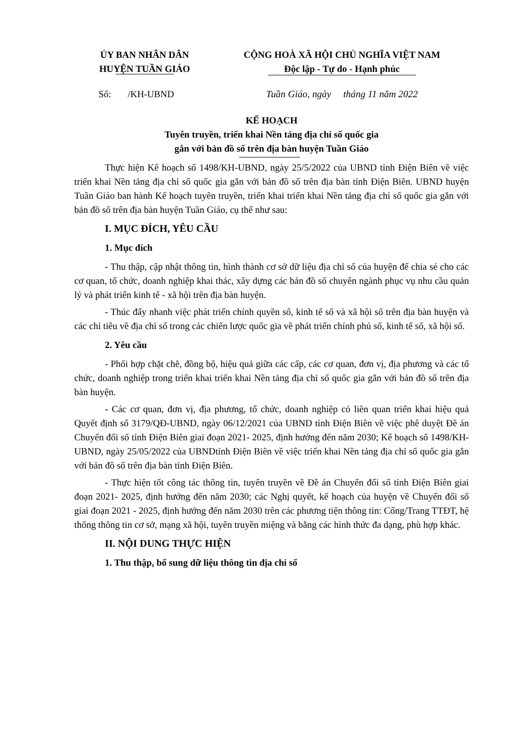ỦY BAN NHÂN DÂN
HUYỆN TUẦN GIÁO
CỘNG HOÀ XÃ HỘI CHỦ NGHĨA VIỆT NAM
Độc lập - Tự do - Hạnh phúc
Số: /KH-UBND Tuần Giáo, ngày tháng 11 năm 2022
KẾ HOẠCH
Tuyên truyền, triển khai Nền tảng địa chỉ số quốc gia
gắn với bản đồ số trên địa bàn huyện Tuần Giáo
Thực hiện Kế hoạch số 1498/KH-UBND, ngày 25/5/2022 của UBND tỉnh Điện Biên về việc triển khai Nền tảng địa chỉ số quốc gia gắn với bản đồ số trên địa bàn tỉnh Điện Biên. UBND huyện Tuần Giáo ban hành Kế hoạch tuyên truyền, triển khai triển khai Nền tảng địa chỉ số quốc gia gắn với bản đồ số trên địa bàn huyện Tuần Giáo, cụ thể như sau:
I. MỤC ĐÍCH, YÊU CẦU
1. Mục đích
- Thu thập, cập nhật thông tin, hình thành cơ sở dữ liệu địa chỉ số của huyện để chia sẻ cho các cơ quan, tổ chức, doanh nghiệp khai thác, xây dựng các bản đồ số chuyên ngành phục vụ nhu cầu quản lý và phát triển kinh tế - xã hội trên địa bàn huyện.
- Thúc đẩy nhanh việc phát triển chính quyền số, kinh tế số và xã hội số trên địa bàn huyện và các chỉ tiêu về địa chỉ số trong các chiến lược quốc gia về phát triển chính phủ số, kinh tế số, xã hội số.
2. Yêu cầu
- Phối hợp chặt chẽ, đồng bộ, hiệu quả giữa các cấp, các cơ quan, đơn vị, địa phương và các tổ chức, doanh nghiệp trong triển khai triển khai Nền tảng địa chỉ số quốc gia gắn với bản đồ số trên địa bàn huyện.
- Các cơ quan, đơn vị, địa phương, tổ chức, doanh nghiệp có liên quan triển khai hiệu quả Quyết định số 3179/QĐ-UBND, ngày 06/12/2021 của UBND tỉnh Điện Biên về việc phê duyệt Đề án Chuyển đổi số tỉnh Điện Biên giai đoạn 2021- 2025, định hướng đến năm 2030; Kế hoạch số 1498/KH-UBND, ngày 25/05/2022 của UBNDtỉnh Điện Biên về việc triển khai Nền tảng địa chỉ số quốc gia gắn với bản đồ số trên địa bàn tỉnh Điện Biên.
- Thực hiện tốt công tác thông tin, tuyên truyền về Đề án Chuyển đổi số tỉnh Điện Biên giai đoạn 2021- 2025, định hướng đến năm 2030; các Nghị quyết, kế hoạch của huyện về Chuyển đổi số giai đoạn 2021 - 2025, định hướng đến năm 2030 trên các phương tiện thông tin: Cổng/Trang TTĐT, hệ thống thông tin cơ sở, mạng xã hội, tuyên truyền miệng và bằng các hình thức đa dạng, phù hợp khác.
II. NỘI DUNG THỰC HIỆN
1. Thu thập, bổ sung dữ liệu thông tin địa chỉ số